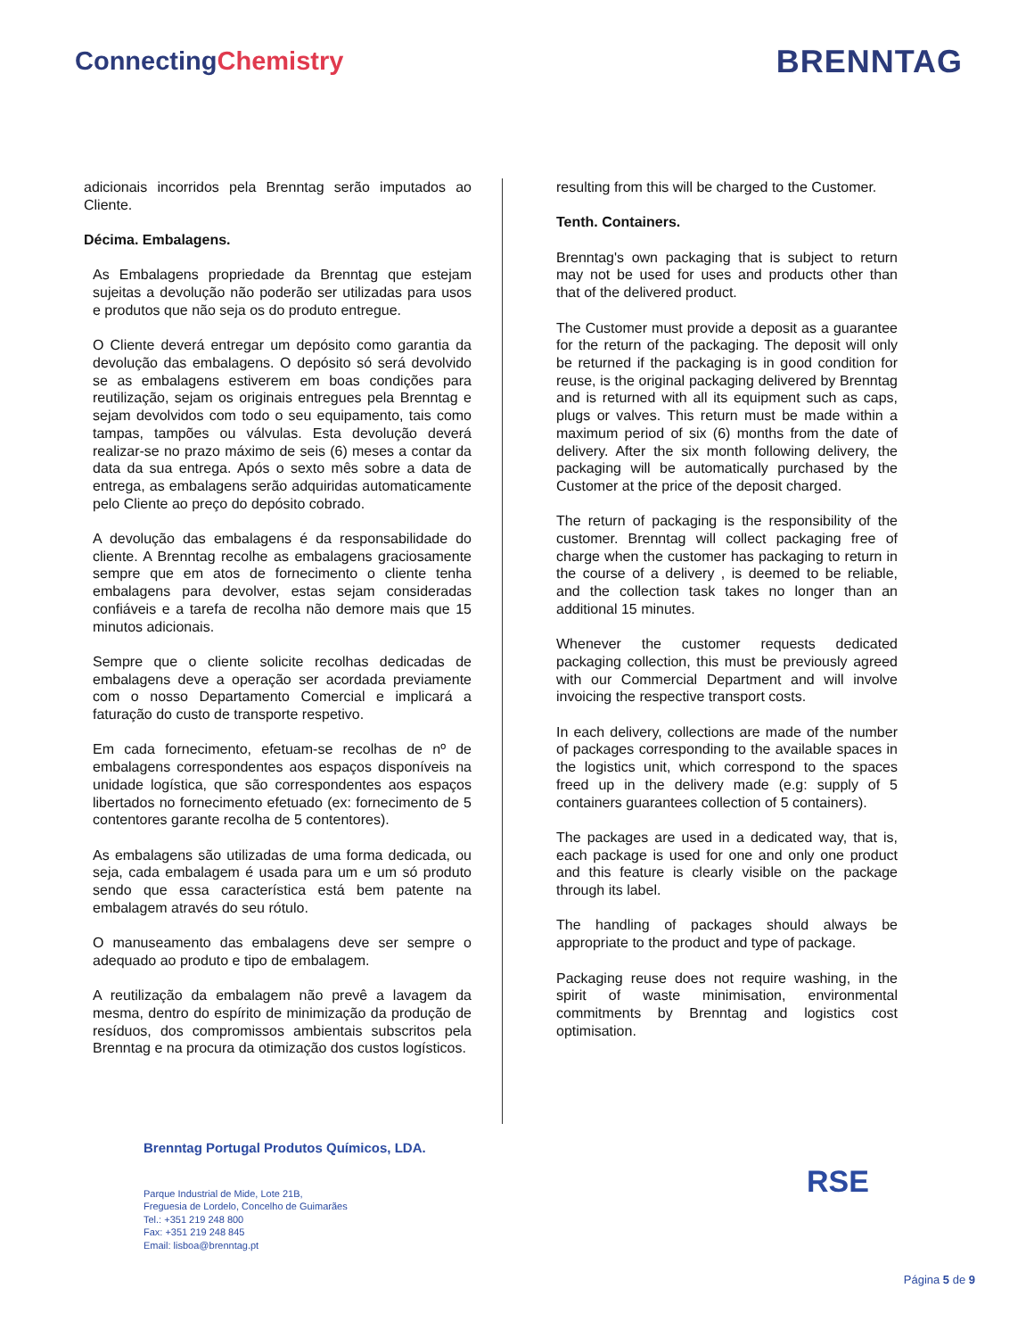ConnectingChemistry
BRENNTAG
adicionais incorridos pela Brenntag serão imputados ao Cliente.
Décima. Embalagens.
As Embalagens propriedade da Brenntag que estejam sujeitas a devolução não poderão ser utilizadas para usos e produtos que não seja os do produto entregue.
O Cliente deverá entregar um depósito como garantia da devolução das embalagens. O depósito só será devolvido se as embalagens estiverem em boas condições para reutilização, sejam os originais entregues pela Brenntag e sejam devolvidos com todo o seu equipamento, tais como tampas, tampões ou válvulas. Esta devolução deverá realizar-se no prazo máximo de seis (6) meses a contar da data da sua entrega. Após o sexto mês sobre a data de entrega, as embalagens serão adquiridas automaticamente pelo Cliente ao preço do depósito cobrado.
A devolução das embalagens é da responsabilidade do cliente. A Brenntag recolhe as embalagens graciosamente sempre que em atos de fornecimento o cliente tenha embalagens para devolver, estas sejam consideradas confiáveis e a tarefa de recolha não demore mais que 15 minutos adicionais.
Sempre que o cliente solicite recolhas dedicadas de embalagens deve a operação ser acordada previamente com o nosso Departamento Comercial e implicará a faturação do custo de transporte respetivo.
Em cada fornecimento, efetuam-se recolhas de nº de embalagens correspondentes aos espaços disponíveis na unidade logística, que são correspondentes aos espaços libertados no fornecimento efetuado (ex: fornecimento de 5 contentores garante recolha de 5 contentores).
As embalagens são utilizadas de uma forma dedicada, ou seja, cada embalagem é usada para um e um só produto sendo que essa característica está bem patente na embalagem através do seu rótulo.
O manuseamento das embalagens deve ser sempre o adequado ao produto e tipo de embalagem.
A reutilização da embalagem não prevê a lavagem da mesma, dentro do espírito de minimização da produção de resíduos, dos compromissos ambientais subscritos pela Brenntag e na procura da otimização dos custos logísticos.
resulting from this will be charged to the Customer.
Tenth. Containers.
Brenntag's own packaging that is subject to return may not be used for uses and products other than that of the delivered product.
The Customer must provide a deposit as a guarantee for the return of the packaging. The deposit will only be returned if the packaging is in good condition for reuse, is the original packaging delivered by Brenntag and is returned with all its equipment such as caps, plugs or valves. This return must be made within a maximum period of six (6) months from the date of delivery. After the six month following delivery, the packaging will be automatically purchased by the Customer at the price of the deposit charged.
The return of packaging is the responsibility of the customer. Brenntag will collect packaging free of charge when the customer has packaging to return in the course of a delivery , is deemed to be reliable, and the collection task takes no longer than an additional 15 minutes.
Whenever the customer requests dedicated packaging collection, this must be previously agreed with our Commercial Department and will involve invoicing the respective transport costs.
In each delivery, collections are made of the number of packages corresponding to the available spaces in the logistics unit, which correspond to the spaces freed up in the delivery made (e.g: supply of 5 containers guarantees collection of 5 containers).
The packages are used in a dedicated way, that is, each package is used for one and only one product and this feature is clearly visible on the package through its label.
The handling of packages should always be appropriate to the product and type of package.
Packaging reuse does not require washing, in the spirit of waste minimisation, environmental commitments by Brenntag and logistics cost optimisation.
Brenntag Portugal Produtos Químicos, LDA.
Parque Industrial de Mide, Lote 21B,
Freguesia de Lordelo, Concelho de Guimarães
Tel.: +351 219 248 800
Fax: +351 219 248 845
Email: lisboa@brenntag.pt
RSE
Página 5 de 9